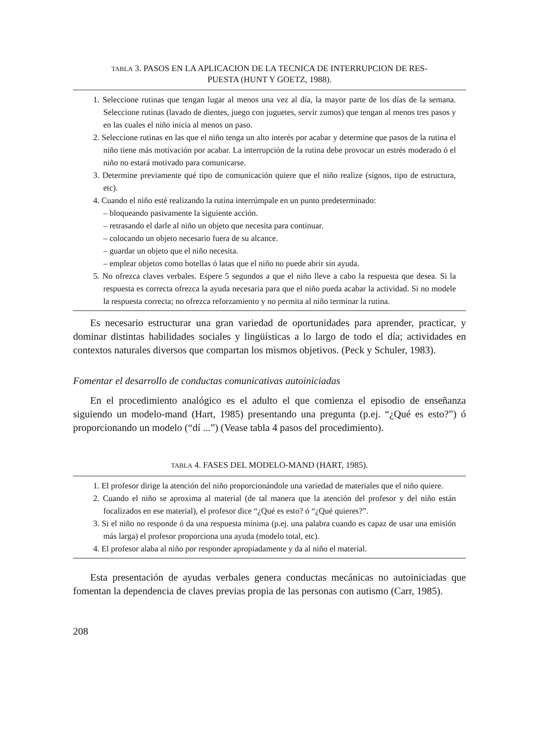TABLA 3. PASOS EN LA APLICACION DE LA TECNICA DE INTERRUPCION DE RES-
PUESTA (HUNT Y GOETZ, 1988).
1. Seleccione rutinas que tengan lugar al menos una vez al día, la mayor parte de los días de la semana. Seleccione rutinas (lavado de dientes, juego con juguetes, servir zumos) que tengan al menos tres pasos y en las cuales el niño inicia al menos un paso.
2. Seleccione rutinas en las que el niño tenga un alto interés por acabar y determine que pasos de la rutina el niño tiene más motivación por acabar. La interrupción de la rutina debe provocar un estrés moderado ó el niño no estará motivado para comunicarse.
3. Determine previamente qué tipo de comunicación quiere que el niño realize (signos, tipo de estructura, etc).
4. Cuando el niño esté realizando la rutina interrúmpale en un punto predeterminado:
– bloqueando pasivamente la siguiente acción.
– retrasando el darle al niño un objeto que necesita para continuar.
– colocando un objeto necesario fuera de su alcance.
– guardar un objeto que el niño necesita.
– emplear objetos como botellas ó latas que el niño no puede abrir sin ayuda.
5. No ofrezca claves verbales. Espere 5 segundos a que el niño lleve a cabo la respuesta que desea. Si la respuesta es correcta ofrezca la ayuda necesaria para que el niño pueda acabar la actividad. Si no modele la respuesta correcta; no ofrezca reforzamiento y no permita al niño terminar la rutina.
Es necesario estructurar una gran variedad de oportunidades para aprender, practicar, y dominar distintas habilidades sociales y lingüísticas a lo largo de todo el día; actividades en contextos naturales diversos que compartan los mismos objetivos. (Peck y Schuler, 1983).
Fomentar el desarrollo de conductas comunicativas autoiniciadas
En el procedimiento analógico es el adulto el que comienza el episodio de enseñanza siguiendo un modelo-mand (Hart, 1985) presentando una pregunta (p.ej. “¿Qué es esto?”) ó proporcionando un modelo (“dí ...”) (Vease tabla 4 pasos del procedimiento).
TABLA 4. FASES DEL MODELO-MAND (HART, 1985).
1. El profesor dirige la atención del niño proporcionándole una variedad de materiales que el niño quiere.
2. Cuando el niño se aproxima al material (de tal manera que la atención del profesor y del niño están focalizados en ese material), el profesor dice “¿Qué es esto? ó “¿Qué quieres?”.
3. Si el niño no responde ó da una respuesta mínima (p.ej. una palabra cuando es capaz de usar una emisión más larga) el profesor proporciona una ayuda (modelo total, etc).
4. El profesor alaba al niño por responder apropiadamente y da al niño el material.
Esta presentación de ayudas verbales genera conductas mecánicas no autoiniciadas que fomentan la dependencia de claves previas propia de las personas con autismo (Carr, 1985).
208